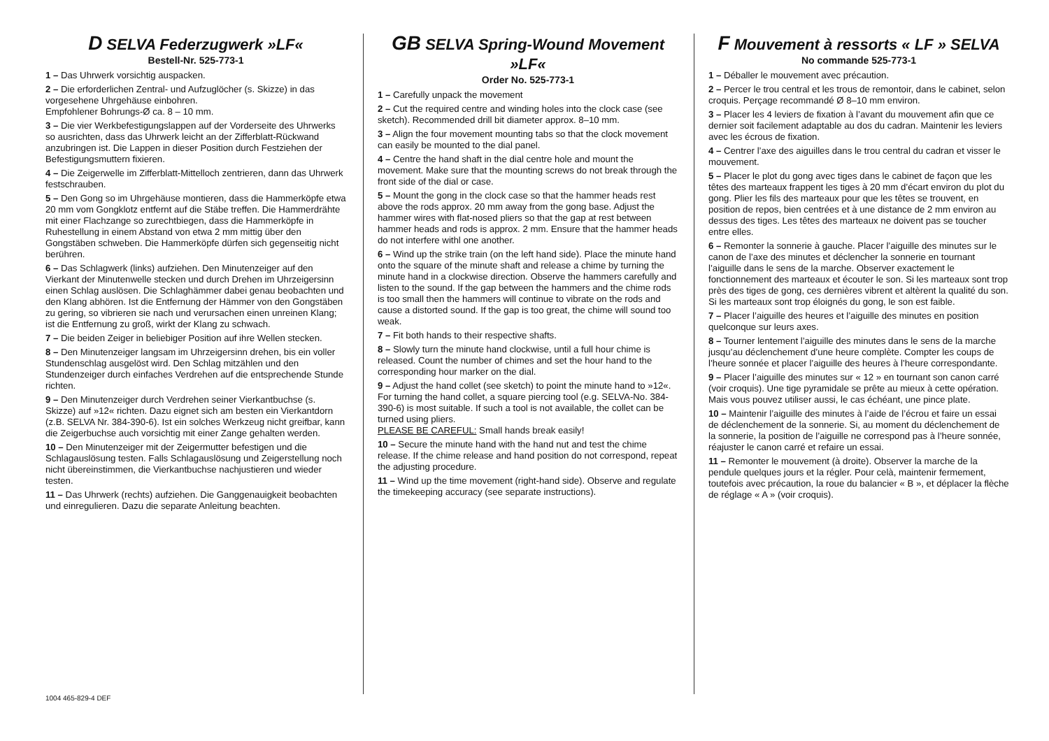D SELVA Federzugwerk »LF«
Bestell-Nr. 525-773-1
1 – Das Uhrwerk vorsichtig auspacken.
2 – Die erforderlichen Zentral- und Aufzuglöcher (s. Skizze) in das vorgesehene Uhrgehäuse einbohren.
Empfohlener Bohrungs-Ø ca. 8 – 10 mm.
3 – Die vier Werkbefestigungslappen auf der Vorderseite des Uhrwerks so ausrichten, dass das Uhrwerk leicht an der Zifferblatt-Rückwand anzubringen ist. Die Lappen in dieser Position durch Festziehen der Befestigungsmuttern fixieren.
4 – Die Zeigerwelle im Zifferblatt-Mittelloch zentrieren, dann das Uhrwerk festschrauben.
5 – Den Gong so im Uhrgehäuse montieren, dass die Hammerköpfe etwa 20 mm vom Gongklotz entfernt auf die Stäbe treffen. Die Hammerdrähte mit einer Flachzange so zurechtbiegen, dass die Hammerköpfe in Ruhestellung in einem Abstand von etwa 2 mm mittig über den Gongstäben schweben. Die Hammerköpfe dürfen sich gegenseitig nicht berühren.
6 – Das Schlagwerk (links) aufziehen. Den Minutenzeiger auf den Vierkant der Minutenwelle stecken und durch Drehen im Uhrzeigersinn einen Schlag auslösen. Die Schlaghämmer dabei genau beobachten und den Klang abhören. Ist die Entfernung der Hämmer von den Gongstäben zu gering, so vibrieren sie nach und verursachen einen unreinen Klang; ist die Entfernung zu groß, wirkt der Klang zu schwach.
7 – Die beiden Zeiger in beliebiger Position auf ihre Wellen stecken.
8 – Den Minutenzeiger langsam im Uhrzeigersinn drehen, bis ein voller Stundenschlag ausgelöst wird. Den Schlag mitzählen und den Stundenzeiger durch einfaches Verdrehen auf die entsprechende Stunde richten.
9 – Den Minutenzeiger durch Verdrehen seiner Vierkantbuchse (s. Skizze) auf »12« richten. Dazu eignet sich am besten ein Vierkantdorn (z.B. SELVA Nr. 384-390-6). Ist ein solches Werkzeug nicht greifbar, kann die Zeigerbuchse auch vorsichtig mit einer Zange gehalten werden.
10 – Den Minutenzeiger mit der Zeigermutter befestigen und die Schlagauslösung testen. Falls Schlagauslösung und Zeigerstellung noch nicht übereinstimmen, die Vierkantbuchse nachjustieren und wieder testen.
11 – Das Uhrwerk (rechts) aufziehen. Die Ganggenauigkeit beobachten und einregulieren. Dazu die separate Anleitung beachten.
GB SELVA Spring-Wound Movement »LF«
Order No. 525-773-1
1 – Carefully unpack the movement
2 – Cut the required centre and winding holes into the clock case (see sketch). Recommended drill bit diameter approx. 8–10 mm.
3 – Align the four movement mounting tabs so that the clock movement can easily be mounted to the dial panel.
4 – Centre the hand shaft in the dial centre hole and mount the movement. Make sure that the mounting screws do not break through the front side of the dial or case.
5 – Mount the gong in the clock case so that the hammer heads rest above the rods approx. 20 mm away from the gong base. Adjust the hammer wires with flat-nosed pliers so that the gap at rest between hammer heads and rods is approx. 2 mm. Ensure that the hammer heads do not interfere withl one another.
6 – Wind up the strike train (on the left hand side). Place the minute hand onto the square of the minute shaft and release a chime by turning the minute hand in a clockwise direction. Observe the hammers carefully and listen to the sound. If the gap between the hammers and the chime rods is too small then the hammers will continue to vibrate on the rods and cause a distorted sound. If the gap is too great, the chime will sound too weak.
7 – Fit both hands to their respective shafts.
8 – Slowly turn the minute hand clockwise, until a full hour chime is released. Count the number of chimes and set the hour hand to the corresponding hour marker on the dial.
9 – Adjust the hand collet (see sketch) to point the minute hand to »12«. For turning the hand collet, a square piercing tool (e.g. SELVA-No. 384-390-6) is most suitable. If such a tool is not available, the collet can be turned using pliers.
PLEASE BE CAREFUL: Small hands break easily!
10 – Secure the minute hand with the hand nut and test the chime release. If the chime release and hand position do not correspond, repeat the adjusting procedure.
11 – Wind up the time movement (right-hand side). Observe and regulate the timekeeping accuracy (see separate instructions).
F Mouvement à ressorts « LF » SELVA
No commande 525-773-1
1 – Déballer le mouvement avec précaution.
2 – Percer le trou central et les trous de remontoir, dans le cabinet, selon croquis. Perçage recommandé Ø 8–10 mm environ.
3 – Placer les 4 leviers de fixation à l’avant du mouvement afin que ce dernier soit facilement adaptable au dos du cadran. Maintenir les leviers avec les écrous de fixation.
4 – Centrer l’axe des aiguilles dans le trou central du cadran et visser le mouvement.
5 – Placer le plot du gong avec tiges dans le cabinet de façon que les têtes des marteaux frappent les tiges à 20 mm d’écart environ du plot du gong. Plier les fils des marteaux pour que les têtes se trouvent, en position de repos, bien centrées et à une distance de 2 mm environ au dessus des tiges. Les têtes des marteaux ne doivent pas se toucher entre elles.
6 – Remonter la sonnerie à gauche. Placer l’aiguille des minutes sur le canon de l’axe des minutes et déclencher la sonnerie en tournant l’aiguille dans le sens de la marche. Observer exactement le fonctionnement des marteaux et écouter le son. Si les marteaux sont trop près des tiges de gong, ces dernières vibrent et altèrent la qualité du son. Si les marteaux sont trop éloignés du gong, le son est faible.
7 – Placer l’aiguille des heures et l’aiguille des minutes en position quelconque sur leurs axes.
8 – Tourner lentement l’aiguille des minutes dans le sens de la marche jusqu’au déclenchement d’une heure complète. Compter les coups de l’heure sonnée et placer l’aiguille des heures à l’heure correspondante.
9 – Placer l’aiguille des minutes sur « 12 » en tournant son canon carré (voir croquis). Une tige pyramidale se prête au mieux à cette opération. Mais vous pouvez utiliser aussi, le cas échéant, une pince plate.
10 – Maintenir l’aiguille des minutes à l’aide de l’écrou et faire un essai de déclenchement de la sonnerie. Si, au moment du déclenchement de la sonnerie, la position de l’aiguille ne correspond pas à l’heure sonnée, réajuster le canon carré et refaire un essai.
11 – Remonter le mouvement (à droite). Observer la marche de la pendule quelques jours et la régler. Pour celà, maintenir fermement, toutefois avec précaution, la roue du balancier « B », et déplacer la flèche de réglage « A » (voir croquis).
1004 465-829-4 DEF